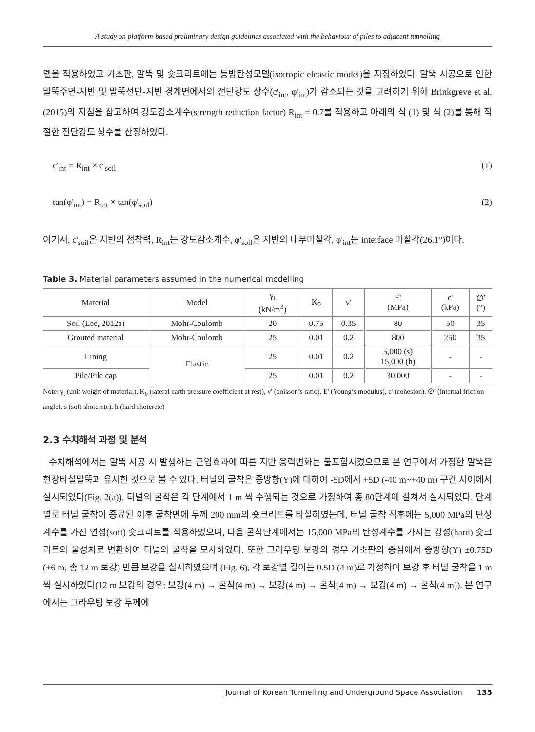A study on platform-based preliminary design guidelines associated with the behaviour of piles to adjacent tunnelling
델을 적용하였고 기초판, 말뚝 및 숏크리트에는 등방탄성모델(isotropic eleastic model)을 지정하였다. 말뚝 시공으로 인한 말뚝주면-지반 및 말뚝선단-지반 경계면에서의 전단강도 상수(c'<sub>int</sub>, φ'<sub>int</sub>)가 감소되는 것을 고려하기 위해 Brinkgreve et al. (2015)의 지침을 참고하여 강도감소계수(strength reduction factor) R<sub>int</sub> = 0.7를 적용하고 아래의 식 (1) 및 식 (2)를 통해 적절한 전단강도 상수를 산정하였다.
c'<sub>int</sub> = R<sub>int</sub> × c'<sub>soil</sub> (1)
tan(φ'<sub>int</sub>) = R<sub>int</sub> × tan(φ'<sub>soil</sub>) (2)
여기서, c'<sub>soil</sub>은 지반의 점착력, R<sub>int</sub>는 강도감소계수, φ'<sub>soil</sub>은 지반의 내부마찰각, φ'<sub>int</sub>는 interface 마찰각(26.1°)이다.
Table 3. Material parameters assumed in the numerical modelling
| Material | Model | γ<sub>t</sub> (kN/m<sup>3</sup>) | K<sub>0</sub> | ν′ | E' (MPa) | c' (kPa) | ∅′ (°) |
| --- | --- | --- | --- | --- | --- | --- | --- |
| Soil (Lee, 2012a) | Mohr-Coulomb | 20 | 0.75 | 0.35 | 80 | 50 | 35 |
| Grouted material | Mohr-Coulomb | 25 | 0.01 | 0.2 | 800 | 250 | 35 |
| Lining | Elastic | 25 | 0.01 | 0.2 | 5,000 (s) 15,000 (h) | - | - |
| Pile/Pile cap | | 25 | 0.01 | 0.2 | 30,000 | - | - |
Note: γ<sub>t</sub> (unit weight of material), K<sub>0</sub> (lateral earth pressure coefficient at rest), ν′ (poisson’s ratio), E' (Young’s modulus), c' (cohesion), ∅′ (internal friction angle), s (soft shotcrete), h (hard shotcrete)
2.3 수치해석 과정 및 분석
수치해석에서는 말뚝 시공 시 발생하는 근입효과에 따른 지반 응력변화는 불포함시켰으므로 본 연구에서 가정한 말뚝은 현장타설말뚝과 유사한 것으로 볼 수 있다. 터널의 굴착은 종방향(Y)에 대하여 -5D에서 +5D (-40 m~+40 m) 구간 사이에서 실시되었다(Fig. 2(a)). 터널의 굴착은 각 단계에서 1 m 씩 수행되는 것으로 가정하여 총 80단계에 걸쳐서 실시되었다. 단계별로 터널 굴착이 종료된 이후 굴착면에 두께 200 mm의 숏크리트를 타설하였는데, 터널 굴착 직후에는 5,000 MPa의 탄성계수를 가진 연성(soft) 숏크리트를 적용하였으며, 다음 굴착단계에서는 15,000 MPa의 탄성계수를 가지는 강성(hard) 숏크리트의 물성치로 변환하여 터널의 굴착을 모사하였다. 또한 그라우팅 보강의 경우 기초판의 중심에서 종방향(Y) ±0.75D (±6 m, 총 12 m 보강) 만큼 보강을 실시하였으며 (Fig. 6), 각 보강별 길이는 0.5D (4 m)로 가정하여 보강 후 터널 굴착을 1 m 씩 실시하였다(12 m 보강의 경우: 보강(4 m) → 굴착(4 m) → 보강(4 m) → 굴착(4 m) → 보강(4 m) → 굴착(4 m)). 본 연구에서는 그라우팅 보강 두께에
Journal of Korean Tunnelling and Underground Space Association 135